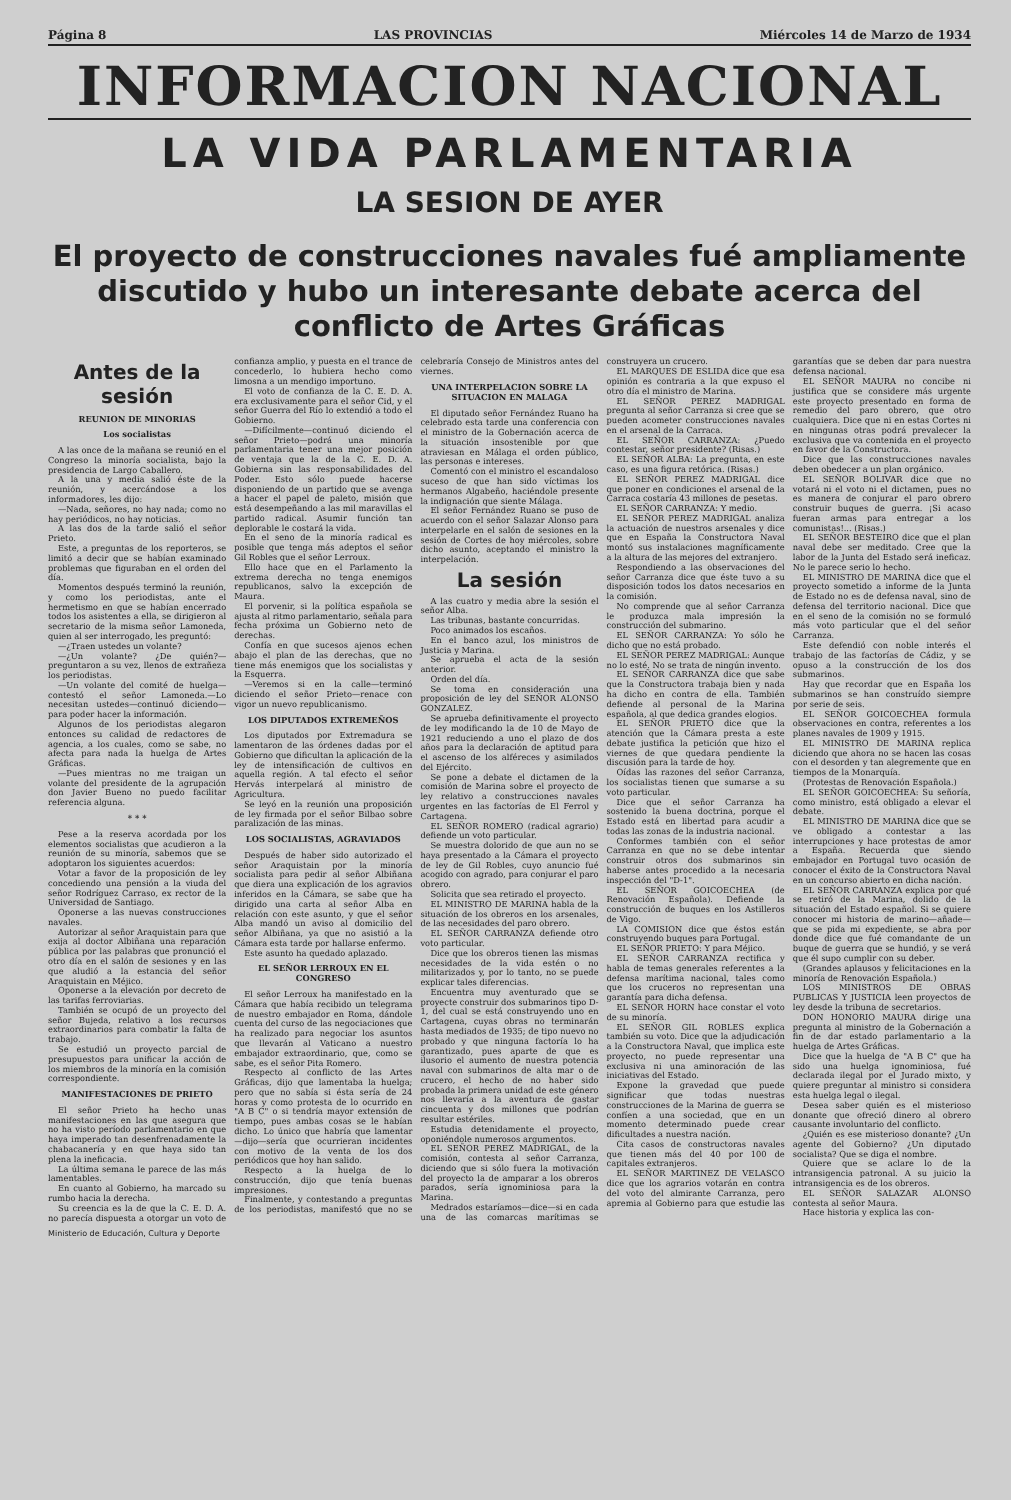Página 8 LAS PROVINCIAS Miércoles 14 de Marzo de 1934
INFORMACION NACIONAL
LA VIDA PARLAMENTARIA
LA SESION DE AYER
El proyecto de construcciones navales fué ampliamente discutido y hubo un interesante debate acerca del conflicto de Artes Gráficas
Antes de la sesión
REUNION DE MINORIAS
Los socialistas
A las once de la mañana se reunió en el Congreso la minoría socialista, bajo la presidencia de Largo Caballero.
A la una y media salió éste de la reunión, y acercándose a los informadores, les dijo:
—Nada, señores, no hay nada; como no hay periódicos, no hay noticias.
A las dos de la tarde salió el señor Prieto.
Este, a preguntas de los reporteros, se limitó a decir que se habían examinado problemas que figuraban en el orden del día.
Momentos después terminó la reunión, y como los periodistas, ante el hermetismo en que se habían encerrado todos los asistentes a ella, se dirigieron al secretario de la misma señor Lamoneda, quien al ser interrogado, les preguntó:
—¿Traen ustedes un volante?
—¿Un volante? ¿De quién?—preguntaron a su vez, llenos de extrañeza los periodistas.
—Un volante del comité de huelga—contestó el señor Lamoneda.—Lo necesitan ustedes—continuó diciendo—para poder hacer la información.
Algunos de los periodistas alegaron entonces su calidad de redactores de agencia, a los cuales, como se sabe, no afecta para nada la huelga de Artes Gráficas.
—Pues mientras no me traigan un volante del presidente de la agrupación don Javier Bueno no puedo facilitar referencia alguna.
* * *
Pese a la reserva acordada por los elementos socialistas que acudieron a la reunión de su minoría, sabemos que se adoptaron los siguientes acuerdos:
Votar a favor de la proposición de ley concediendo una pensión a la viuda del señor Rodríguez Carraso, ex rector de la Universidad de Santiago.
Oponerse a las nuevas construcciones navales.
Autorizar al señor Araquistain para que exija al doctor Albiñana una reparación pública por las palabras que pronunció el otro día en el salón de sesiones y en las que aludió a la estancia del señor Araquistain en Méjico.
Oponerse a la elevación por decreto de las tarifas ferroviarias.
También se ocupó de un proyecto del señor Bujeda, relativo a los recursos extraordinarios para combatir la falta de trabajo.
Se estudió un proyecto parcial de presupuestos para unificar la acción de los miembros de la minoría en la comisión correspondiente.
MANIFESTACIONES DE PRIETO
El señor Prieto ha hecho unas manifestaciones en las que asegura que no ha visto período parlamentario en que haya imperado tan desenfrenadamente la chabacanería y en que haya sido tan plena la ineficacia.
La última semana le parece de las más lamentables.
En cuanto al Gobierno, ha marcado su rumbo hacia la derecha.
Su creencia es la de que la C. E. D. A. no parecía dispuesta a otorgar un voto de confianza amplio, y puesta en el trance de concederlo, lo hubiera hecho como limosna a un mendigo importuno.
El voto de confianza de la C. E. D. A. era exclusivamente para el señor Cid, y el señor Guerra del Río lo extendió a todo el Gobierno.
—Difícilmente—continuó diciendo el señor Prieto—podrá una minoría parlamentaria tener una mejor posición de ventaja que la de la C. E. D. A. Gobierna sin las responsabilidades del Poder. Esto sólo puede hacerse disponiendo de un partido que se avenga a hacer el papel de paleto, misión que está desempeñando a las mil maravillas el partido radical. Asumir función tan deplorable le costará la vida.
En el seno de la minoría radical es posible que tenga más adeptos el señor Gil Robles que el señor Lerroux.
Ello hace que en el Parlamento la extrema derecha no tenga enemigos republicanos, salvo la excepción de Maura.
El porvenir, si la política española se ajusta al ritmo parlamentario, señala para fecha próxima un Gobierno neto de derechas.
Confía en que sucesos ajenos echen abajo el plan de las derechas, que no tiene más enemigos que los socialistas y la Esquerra.
—Veremos si en la calle—terminó diciendo el señor Prieto—renace con vigor un nuevo republicanismo.
LOS DIPUTADOS EXTREMEÑOS
Los diputados por Extremadura se lamentaron de las órdenes dadas por el Gobierno que dificultan la aplicación de la ley de intensificación de cultivos en aquella región. A tal efecto el señor Hervás interpelará al ministro de Agricultura.
Se leyó en la reunión una proposición de ley firmada por el señor Bilbao sobre paralización de las minas.
LOS SOCIALISTAS, AGRAVIADOS
Después de haber sido autorizado el señor Araquistain por la minoría socialista para pedir al señor Albiñana que diera una explicación de los agravios inferidos en la Cámara, se sabe que ha dirigido una carta al señor Alba en relación con este asunto, y que el señor Alba mandó un aviso al domicilio del señor Albiñana, ya que no asistió a la Cámara esta tarde por hallarse enfermo.
Este asunto ha quedado aplazado.
EL SEÑOR LERROUX EN EL CONGRESO
El señor Lerroux ha manifestado en la Cámara que había recibido un telegrama de nuestro embajador en Roma, dándole cuenta del curso de las negociaciones que ha realizado para negociar los asuntos que llevarán al Vaticano a nuestro embajador extraordinario, que, como se sabe, es el señor Pita Romero.
Respecto al conflicto de las Artes Gráficas, dijo que lamentaba la huelga; pero que no sabía si ésta sería de 24 horas y como protesta de lo ocurrido en "A B C" o si tendría mayor extensión de tiempo, pues ambas cosas se le habían dicho. Lo único que habría que lamentar—dijo—sería que ocurrieran incidentes con motivo de la venta de los dos periódicos que hoy han salido.
Respecto a la huelga de lo construcción, dijo que tenía buenas impresiones.
Finalmente, y contestando a preguntas de los periodistas, manifestó que no se celebraría Consejo de Ministros antes del viernes.
UNA INTERPELACION SOBRE LA SITUACION EN MALAGA
El diputado señor Fernández Ruano ha celebrado esta tarde una conferencia con el ministro de la Gobernación acerca de la situación insostenible por que atraviesan en Málaga el orden público, las personas e intereses.
Comentó con el ministro el escandaloso suceso de que han sido víctimas los hermanos Algabeño, haciéndole presente la indignación que siente Málaga.
El señor Fernández Ruano se puso de acuerdo con el señor Salazar Alonso para interpelarle en el salón de sesiones en la sesión de Cortes de hoy miércoles, sobre dicho asunto, aceptando el ministro la interpelación.
La sesión
A las cuatro y media abre la sesión el señor Alba.
Las tribunas, bastante concurridas.
Poco animados los escaños.
En el banco azul, los ministros de Justicia y Marina.
Se aprueba el acta de la sesión anterior.
Orden del día.
Se toma en consideración una proposición de ley del SEÑOR ALONSO GONZALEZ.
Se aprueba definitivamente el proyecto de ley modificando la de 10 de Mayo de 1921 reduciendo a uno el plazo de dos años para la declaración de aptitud para el ascenso de los alféreces y asimilados del Ejército.
Se pone a debate el dictamen de la comisión de Marina sobre el proyecto de ley relativo a construcciones navales urgentes en las factorías de El Ferrol y Cartagena.
EL SEÑOR ROMERO (radical agrario) defiende un voto particular.
Se muestra dolorido de que aun no se haya presentado a la Cámara el proyecto de ley de Gil Robles, cuyo anuncio fué acogido con agrado, para conjurar el paro obrero.
Solicita que sea retirado el proyecto.
EL MINISTRO DE MARINA habla de la situación de los obreros en los arsenales, de las necesidades del paro obrero.
EL SEÑOR CARRANZA defiende otro voto particular.
Dice que los obreros tienen las mismas necesidades de la vida estén o no militarizados y, por lo tanto, no se puede explicar tales diferencias.
Encuentra muy aventurado que se proyecte construir dos submarinos tipo D-1, del cual se está construyendo uno en Cartagena, cuyas obras no terminarán hasta mediados de 1935; de tipo nuevo no probado y que ninguna factoría lo ha garantizado, pues aparte de que es ilusorio el aumento de nuestra potencia naval con submarinos de alta mar o de crucero, el hecho de no haber sido probada la primera unidad de este género nos llevaría a la aventura de gastar cincuenta y dos millones que podrían resultar estériles.
Estudia detenidamente el proyecto, oponiéndole numerosos argumentos.
EL SEÑOR PEREZ MADRIGAL, de la comisión, contesta al señor Carranza, diciendo que si sólo fuera la motivación del proyecto la de amparar a los obreros parados, sería ignominiosa para la Marina.
Medrados estaríamos—dice—si en cada una de las comarcas marítimas se construyera un crucero.
EL MARQUES DE ESLIDA dice que esa opinión es contraria a la que expuso el otro día el ministro de Marina.
EL SEÑOR PEREZ MADRIGAL pregunta al señor Carranza si cree que se pueden acometer construcciones navales en el arsenal de la Carraca.
EL SEÑOR CARRANZA: ¿Puedo contestar, señor presidente? (Risas.)
EL SEÑOR ALBA: La pregunta, en este caso, es una figura retórica. (Risas.)
EL SEÑOR PEREZ MADRIGAL dice que poner en condiciones el arsenal de la Carraca costaría 43 millones de pesetas.
EL SEÑOR CARRANZA: Y medio.
EL SEÑOR PEREZ MADRIGAL analiza la actuación de nuestros arsenales y dice que en España la Constructora Naval montó sus instalaciones magníficamente a la altura de las mejores del extranjero.
Respondiendo a las observaciones del señor Carranza dice que éste tuvo a su disposición todos los datos necesarios en la comisión.
No comprende que al señor Carranza le produzca mala impresión la construcción del submarino.
EL SEÑOR CARRANZA: Yo sólo he dicho que no está probado.
EL SEÑOR PEREZ MADRIGAL: Aunque no lo esté. No se trata de ningún invento.
EL SEÑOR CARRANZA dice que sabe que la Constructora trabaja bien y nada ha dicho en contra de ella. También defiende al personal de la Marina española, al que dedica grandes elogios.
EL SEÑOR PRIETO dice que la atención que la Cámara presta a este debate justifica la petición que hizo el viernes de que quedara pendiente la discusión para la tarde de hoy.
Oídas las razones del señor Carranza, los socialistas tienen que sumarse a su voto particular.
Dice que el señor Carranza ha sostenido la buena doctrina, porque el Estado está en libertad para acudir a todas las zonas de la industria nacional.
Conformes también con el señor Carranza en que no se debe intentar construir otros dos submarinos sin haberse antes procedido a la necesaria inspección del "D-1".
EL SEÑOR GOICOECHEA (de Renovación Española). Defiende la construcción de buques en los Astilleros de Vigo.
LA COMISION dice que éstos están construyendo buques para Portugal.
EL SEÑOR PRIETO: Y para Méjico.
EL SEÑOR CARRANZA rectifica y habla de temas generales referentes a la defensa marítima nacional, tales como que los cruceros no representan una garantía para dicha defensa.
EL SEÑOR HORN hace constar el voto de su minoría.
EL SEÑOR GIL ROBLES explica también su voto. Dice que la adjudicación a la Constructora Naval, que implica este proyecto, no puede representar una exclusiva ni una aminoración de las iniciativas del Estado.
Expone la gravedad que puede significar que todas nuestras construcciones de la Marina de guerra se confíen a una sociedad, que en un momento determinado puede crear dificultades a nuestra nación.
Cita casos de constructoras navales que tienen más del 40 por 100 de capitales extranjeros.
EL SEÑOR MARTINEZ DE VELASCO dice que los agrarios votarán en contra del voto del almirante Carranza, pero apremia al Gobierno para que estudie las garantías que se deben dar para nuestra defensa nacional.
EL SEÑOR MAURA no concibe ni justifica que se considere más urgente este proyecto presentado en forma de remedio del paro obrero, que otro cualquiera. Dice que ni en estas Cortes ni en ningunas otras podrá prevalecer la exclusiva que va contenida en el proyecto en favor de la Constructora.
Dice que las construcciones navales deben obedecer a un plan orgánico.
EL SEÑOR BOLIVAR dice que no votará ni el voto ni el dictamen, pues no es manera de conjurar el paro obrero construir buques de guerra. ¡Si acaso fueran armas para entregar a los comunistas!... (Risas.)
EL SEÑOR BESTEIRO dice que el plan naval debe ser meditado. Cree que la labor de la Junta del Estado será ineficaz. No le parece serio lo hecho.
EL MINISTRO DE MARINA dice que el proyecto sometido a informe de la Junta de Estado no es de defensa naval, sino de defensa del territorio nacional. Dice que en el seno de la comisión no se formuló más voto particular que el del señor Carranza.
Este defendió con noble interés el trabajo de las factorías de Cádiz, y se opuso a la construcción de los dos submarinos.
Hay que recordar que en España los submarinos se han construído siempre por serie de seis.
EL SEÑOR GOICOECHEA formula observaciones en contra, referentes a los planes navales de 1909 y 1915.
EL MINISTRO DE MARINA replica diciendo que ahora no se hacen las cosas con el desorden y tan alegremente que en tiempos de la Monarquía.
(Protestas de Renovación Española.)
EL SEÑOR GOICOECHEA: Su señoría, como ministro, está obligado a elevar el debate.
EL MINISTRO DE MARINA dice que se ve obligado a contestar a las interrupciones y hace protestas de amor a España. Recuerda que siendo embajador en Portugal tuvo ocasión de conocer el éxito de la Constructora Naval en un concurso abierto en dicha nación.
EL SEÑOR CARRANZA explica por qué se retiró de la Marina, dolido de la situación del Estado español. Si se quiere conocer mi historia de marino—añade—que se pida mi expediente, se abra por donde dice que fué comandante de un buque de guerra que se hundió, y se verá que él supo cumplir con su deber.
(Grandes aplausos y felicitaciones en la minoría de Renovación Española.)
LOS MINISTROS DE OBRAS PUBLICAS Y JUSTICIA leen proyectos de ley desde la tribuna de secretarios.
DON HONORIO MAURA dirige una pregunta al ministro de la Gobernación a fin de dar estado parlamentario a la huelga de Artes Gráficas.
Dice que la huelga de "A B C" que ha sido una huelga ignominiosa, fué declarada ilegal por el Jurado mixto, y quiere preguntar al ministro si considera esta huelga legal o ilegal.
Desea saber quién es el misterioso donante que ofreció dinero al obrero causante involuntario del conflicto.
¿Quién es ese misterioso donante? ¿Un agente del Gobierno? ¿Un diputado socialista? Que se diga el nombre.
Quiere que se aclare lo de la intransigencia patronal. A su juicio la intransigencia es de los obreros.
EL SEÑOR SALAZAR ALONSO contesta al señor Maura.
Hace historia y explica las con-
Ministerio de Educación, Cultura y Deporte